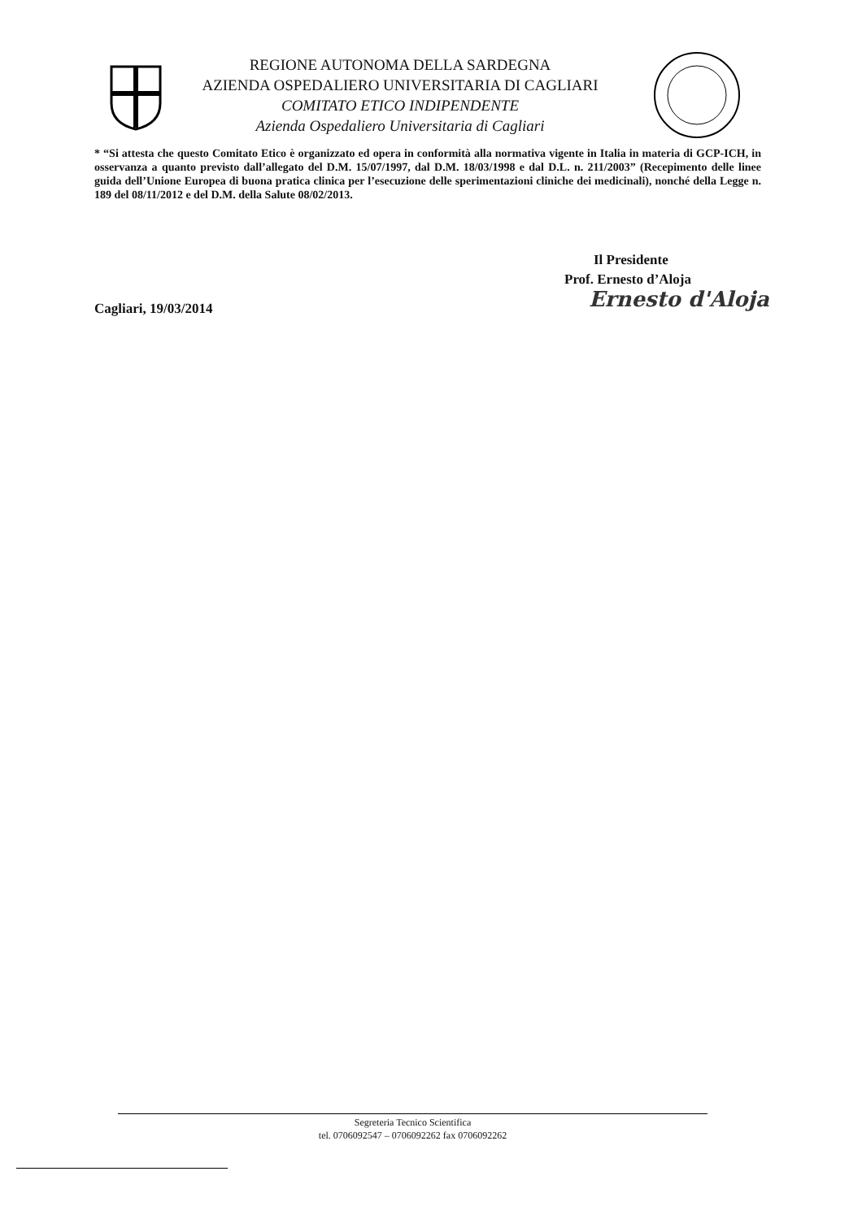REGIONE AUTONOMA DELLA SARDEGNA
AZIENDA OSPEDALIERO UNIVERSITARIA DI CAGLIARI
COMITATO ETICO INDIPENDENTE
Azienda Ospedaliero Universitaria di Cagliari
* “Si attesta che questo Comitato Etico è organizzato ed opera in conformità alla normativa vigente in Italia in materia di GCP-ICH, in osservanza a quanto previsto dall’allegato del D.M. 15/07/1997, dal D.M. 18/03/1998 e dal D.L. n. 211/2003” (Recepimento delle linee guida dell’Unione Europea di buona pratica clinica per l’esecuzione delle sperimentazioni cliniche dei medicinali), nonché della Legge n. 189 del 08/11/2012 e del D.M. della Salute 08/02/2013.
Il Presidente
Prof. Ernesto d’Aloja
Ernesto d'Aloja
Cagliari, 19/03/2014
Segreteria Tecnico Scientifica
tel. 0706092547 – 0706092262 fax 0706092262